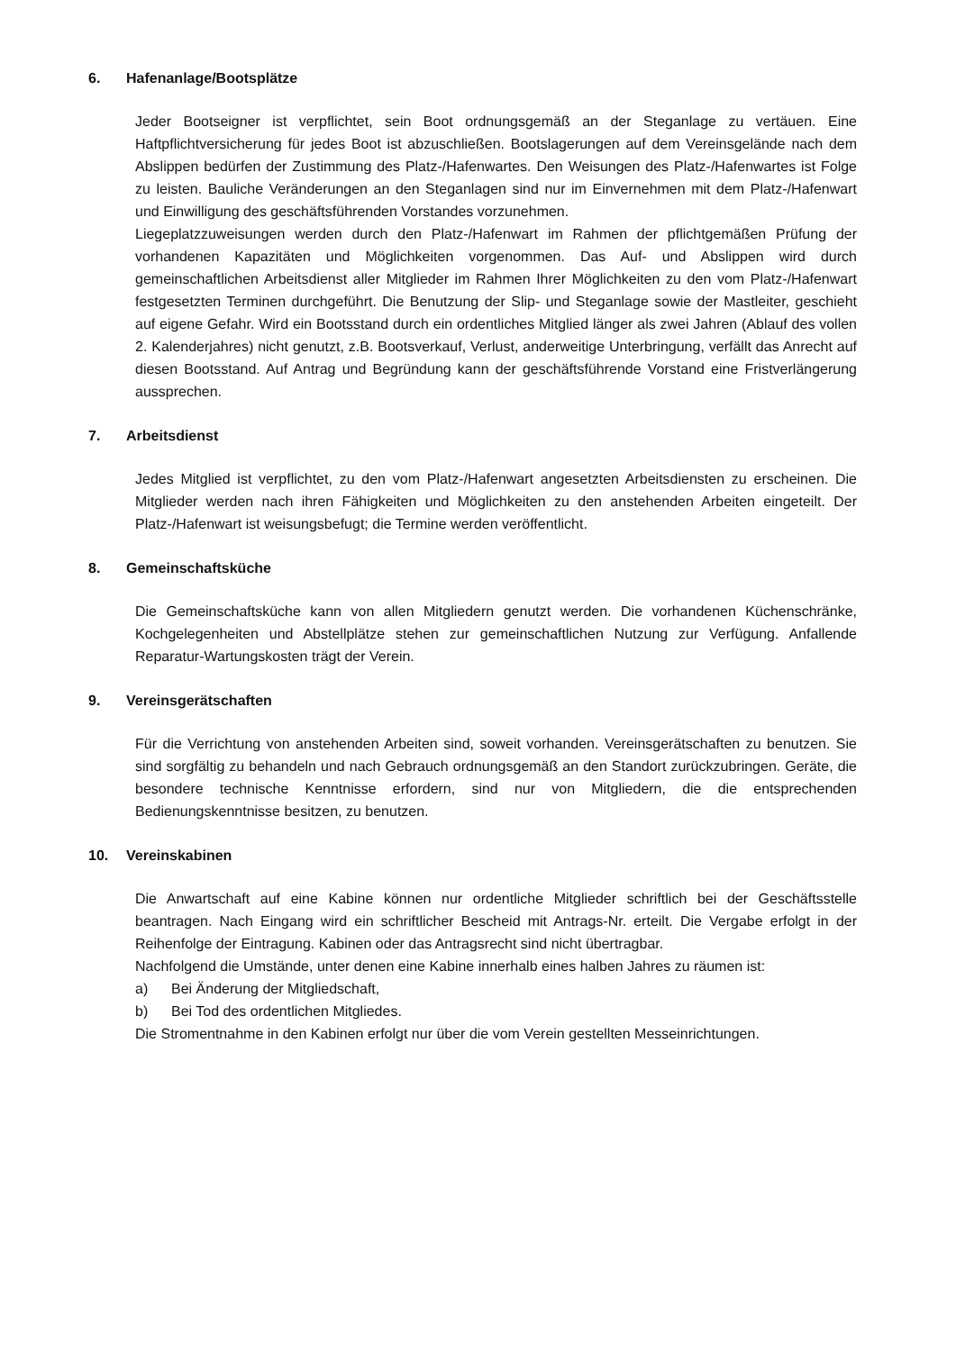6. Hafenanlage/Bootsplätze
Jeder Bootseigner ist verpflichtet, sein Boot ordnungsgemäß an der Steganlage zu vertäuen. Eine Haftpflichtversicherung für jedes Boot ist abzuschließen. Bootslagerungen auf dem Vereinsgelände nach dem Abslippen bedürfen der Zustimmung des Platz-/Hafenwartes. Den Weisungen des Platz-/Hafenwartes ist Folge zu leisten. Bauliche Veränderungen an den Steganlagen sind nur im Einvernehmen mit dem Platz-/Hafenwart und Einwilligung des geschäftsführenden Vorstandes vorzunehmen.
Liegeplatzzuweisungen werden durch den Platz-/Hafenwart im Rahmen der pflichtgemäßen Prüfung der vorhandenen Kapazitäten und Möglichkeiten vorgenommen. Das Auf- und Abslippen wird durch gemeinschaftlichen Arbeitsdienst aller Mitglieder im Rahmen Ihrer Möglichkeiten zu den vom Platz-/Hafenwart festgesetzten Terminen durchgeführt. Die Benutzung der Slip- und Steganlage sowie der Mastleiter, geschieht auf eigene Gefahr. Wird ein Bootsstand durch ein ordentliches Mitglied länger als zwei Jahren (Ablauf des vollen 2. Kalenderjahres) nicht genutzt, z.B. Bootsverkauf, Verlust, anderweitige Unterbringung, verfällt das Anrecht auf diesen Bootsstand. Auf Antrag und Begründung kann der geschäftsführende Vorstand eine Fristverlängerung aussprechen.
7. Arbeitsdienst
Jedes Mitglied ist verpflichtet, zu den vom Platz-/Hafenwart angesetzten Arbeitsdiensten zu erscheinen. Die Mitglieder werden nach ihren Fähigkeiten und Möglichkeiten zu den anstehenden Arbeiten eingeteilt. Der Platz-/Hafenwart ist weisungsbefugt; die Termine werden veröffentlicht.
8. Gemeinschaftsküche
Die Gemeinschaftsküche kann von allen Mitgliedern genutzt werden. Die vorhandenen Küchenschränke, Kochgelegenheiten und Abstellplätze stehen zur gemeinschaftlichen Nutzung zur Verfügung. Anfallende Reparatur-Wartungskosten trägt der Verein.
9. Vereinsgerätschaften
Für die Verrichtung von anstehenden Arbeiten sind, soweit vorhanden. Vereinsgerätschaften zu benutzen. Sie sind sorgfältig zu behandeln und nach Gebrauch ordnungsgemäß an den Standort zurückzubringen. Geräte, die besondere technische Kenntnisse erfordern, sind nur von Mitgliedern, die die entsprechenden Bedienungskenntnisse besitzen, zu benutzen.
10. Vereinskabinen
Die Anwartschaft auf eine Kabine können nur ordentliche Mitglieder schriftlich bei der Geschäftsstelle beantragen. Nach Eingang wird ein schriftlicher Bescheid mit Antrags-Nr. erteilt. Die Vergabe erfolgt in der Reihenfolge der Eintragung. Kabinen oder das Antragsrecht sind nicht übertragbar.
Nachfolgend die Umstände, unter denen eine Kabine innerhalb eines halben Jahres zu räumen ist:
a) Bei Änderung der Mitgliedschaft,
b) Bei Tod des ordentlichen Mitgliedes.
Die Stromentnahme in den Kabinen erfolgt nur über die vom Verein gestellten Messeinrichtungen.